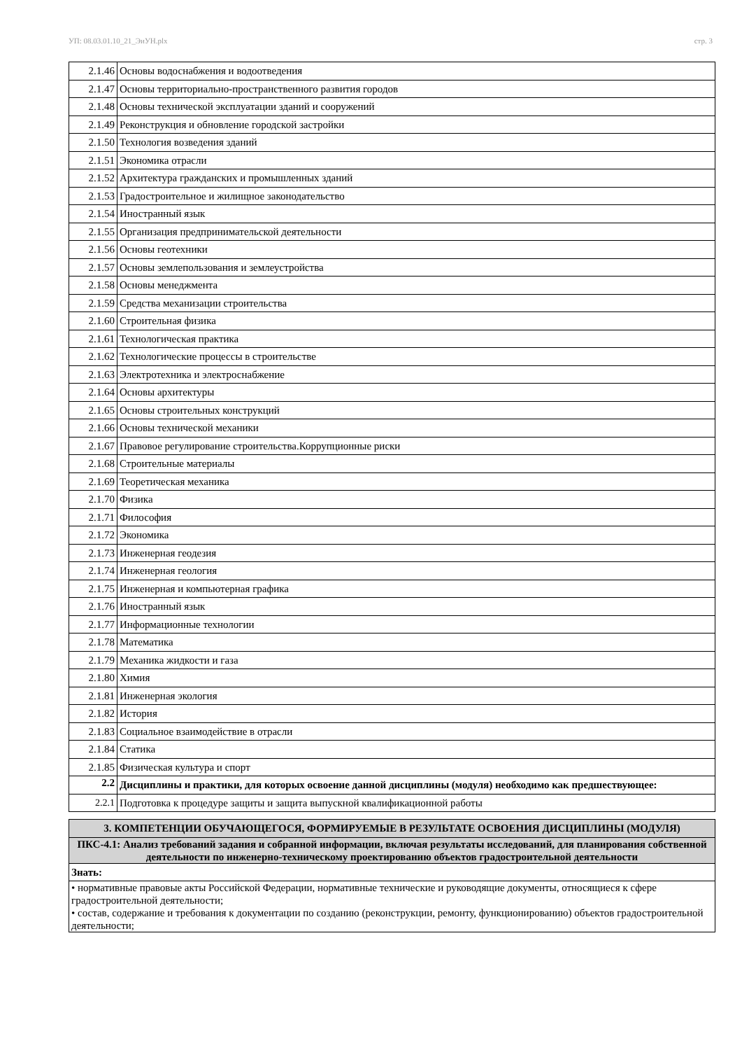УП: 08.03.01.10_21_ЭиУН.plx стр. 3
| 2.1.46 | Основы водоснабжения и водоотведения |
| 2.1.47 | Основы территориально-пространственного развития городов |
| 2.1.48 | Основы технической эксплуатации зданий и сооружений |
| 2.1.49 | Реконструкция и обновление городской застройки |
| 2.1.50 | Технология возведения зданий |
| 2.1.51 | Экономика отрасли |
| 2.1.52 | Архитектура гражданских и промышленных зданий |
| 2.1.53 | Градостроительное и жилищное законодательство |
| 2.1.54 | Иностранный язык |
| 2.1.55 | Организация предпринимательской деятельности |
| 2.1.56 | Основы геотехники |
| 2.1.57 | Основы землепользования и землеустройства |
| 2.1.58 | Основы менеджмента |
| 2.1.59 | Средства механизации строительства |
| 2.1.60 | Строительная физика |
| 2.1.61 | Технологическая практика |
| 2.1.62 | Технологические процессы в строительстве |
| 2.1.63 | Электротехника и электроснабжение |
| 2.1.64 | Основы архитектуры |
| 2.1.65 | Основы строительных конструкций |
| 2.1.66 | Основы технической механики |
| 2.1.67 | Правовое регулирование строительства.Коррупционные риски |
| 2.1.68 | Строительные материалы |
| 2.1.69 | Теоретическая механика |
| 2.1.70 | Физика |
| 2.1.71 | Философия |
| 2.1.72 | Экономика |
| 2.1.73 | Инженерная геодезия |
| 2.1.74 | Инженерная геология |
| 2.1.75 | Инженерная и компьютерная графика |
| 2.1.76 | Иностранный язык |
| 2.1.77 | Информационные технологии |
| 2.1.78 | Математика |
| 2.1.79 | Механика жидкости и газа |
| 2.1.80 | Химия |
| 2.1.81 | Инженерная экология |
| 2.1.82 | История |
| 2.1.83 | Социальное взаимодействие в отрасли |
| 2.1.84 | Статика |
| 2.1.85 | Физическая культура и спорт |
| 2.2 | Дисциплины и практики, для которых освоение данной дисциплины (модуля) необходимо как предшествующее: |
| 2.2.1 | Подготовка к процедуре защиты и защита выпускной квалификационной работы |
| 3. КОМПЕТЕНЦИИ ОБУЧАЮЩЕГОСЯ, ФОРМИРУЕМЫЕ В РЕЗУЛЬТАТЕ ОСВОЕНИЯ ДИСЦИПЛИНЫ (МОДУЛЯ) |
| ПКС-4.1: Анализ требований задания и собранной информации, включая результаты исследований, для планирования собственной деятельности по инженерно-техническому проектированию объектов градостроительной деятельности |
| Знать: |
| • нормативные правовые акты Российской Федерации, нормативные технические и руководящие документы, относящиеся к сфере градостроительной деятельности; • состав, содержание и требования к документации по созданию (реконструкции, ремонту, функционированию) объектов градостроительной деятельности; |